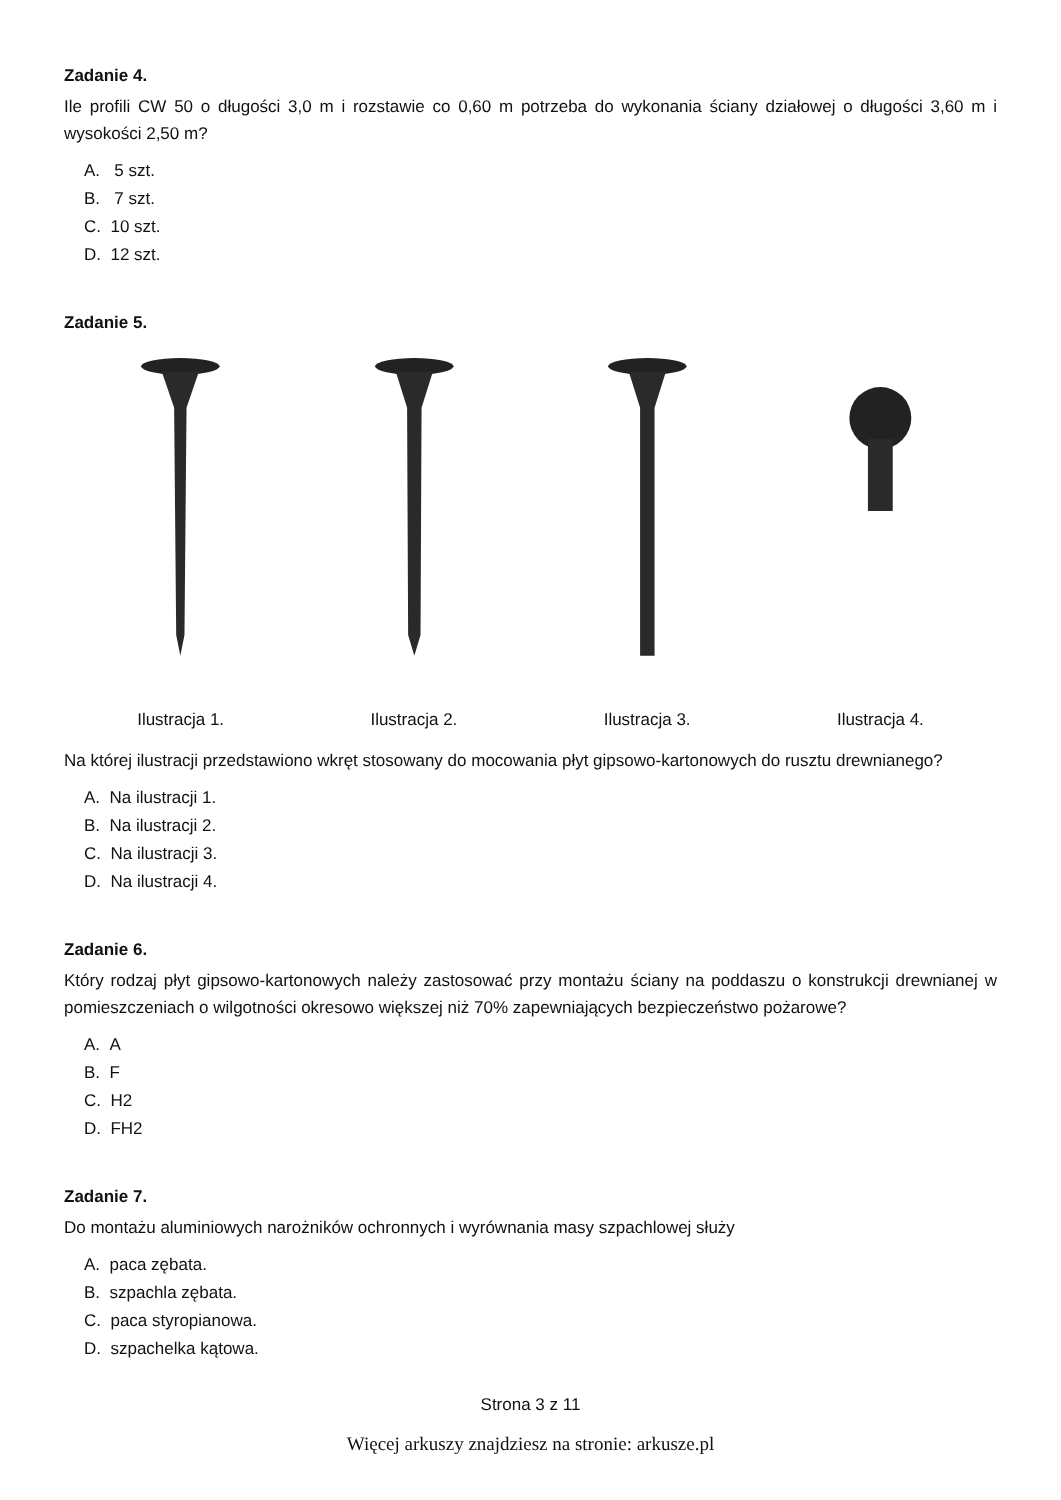Zadanie 4.
Ile profili CW 50 o długości 3,0 m i rozstawie co 0,60 m potrzeba do wykonania ściany działowej o długości 3,60 m i wysokości 2,50 m?
A. 5 szt.
B. 7 szt.
C. 10 szt.
D. 12 szt.
Zadanie 5.
Ilustracja 1. Ilustracja 2. Ilustracja 3. Ilustracja 4.
Na której ilustracji przedstawiono wkręt stosowany do mocowania płyt gipsowo-kartonowych do rusztu drewnianego?
A. Na ilustracji 1.
B. Na ilustracji 2.
C. Na ilustracji 3.
D. Na ilustracji 4.
Zadanie 6.
Który rodzaj płyt gipsowo-kartonowych należy zastosować przy montażu ściany na poddaszu o konstrukcji drewnianej w pomieszczeniach o wilgotności okresowo większej niż 70% zapewniających bezpieczeństwo pożarowe?
A. A
B. F
C. H2
D. FH2
Zadanie 7.
Do montażu aluminiowych narożników ochronnych i wyrównania masy szpachlowej służy
A. paca zębata.
B. szpachla zębata.
C. paca styropianowa.
D. szpachelka kątowa.
Strona 3 z 11
Więcej arkuszy znajdziesz na stronie: arkusze.pl